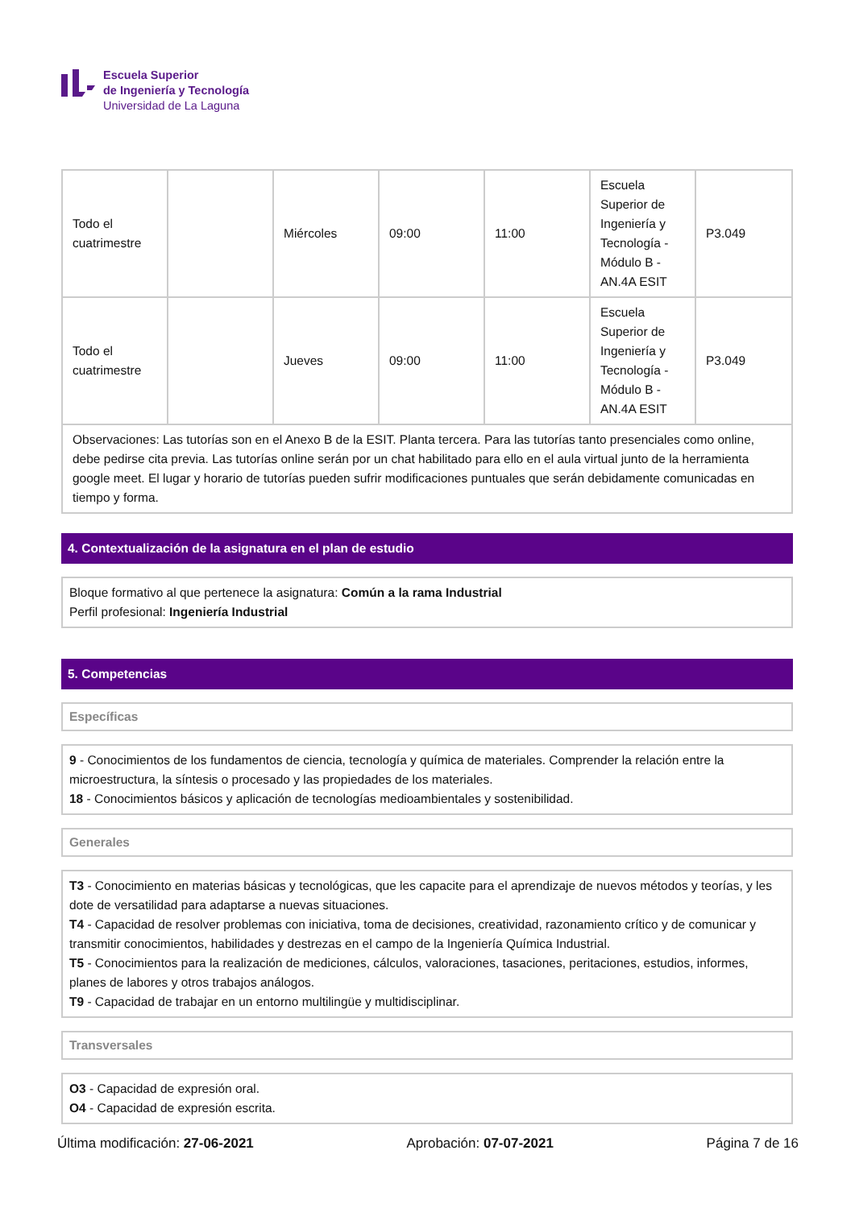Escuela Superior
de Ingeniería y Tecnología
Universidad de La Laguna
| Todo el cuatrimestre | | Miércoles | 09:00 | 11:00 | Escuela Superior de Ingeniería y Tecnología - Módulo B - AN.4A ESIT | P3.049 |
| Todo el cuatrimestre | | Jueves | 09:00 | 11:00 | Escuela Superior de Ingeniería y Tecnología - Módulo B - AN.4A ESIT | P3.049 |
| Observaciones: Las tutorías son en el Anexo B de la ESIT. Planta tercera. Para las tutorías tanto presenciales como online, debe pedirse cita previa. Las tutorías online serán por un chat habilitado para ello en el aula virtual junto de la herramienta google meet. El lugar y horario de tutorías pueden sufrir modificaciones puntuales que serán debidamente comunicadas en tiempo y forma. | | | | | | |
4. Contextualización de la asignatura en el plan de estudio
Bloque formativo al que pertenece la asignatura: Común a la rama Industrial
Perfil profesional: Ingeniería Industrial
5. Competencias
Específicas
9 - Conocimientos de los fundamentos de ciencia, tecnología y química de materiales. Comprender la relación entre la microestructura, la síntesis o procesado y las propiedades de los materiales.
18 - Conocimientos básicos y aplicación de tecnologías medioambientales y sostenibilidad.
Generales
T3 - Conocimiento en materias básicas y tecnológicas, que les capacite para el aprendizaje de nuevos métodos y teorías, y les dote de versatilidad para adaptarse a nuevas situaciones.
T4 - Capacidad de resolver problemas con iniciativa, toma de decisiones, creatividad, razonamiento crítico y de comunicar y transmitir conocimientos, habilidades y destrezas en el campo de la Ingeniería Química Industrial.
T5 - Conocimientos para la realización de mediciones, cálculos, valoraciones, tasaciones, peritaciones, estudios, informes, planes de labores y otros trabajos análogos.
T9 - Capacidad de trabajar en un entorno multilingüe y multidisciplinar.
Transversales
O3 - Capacidad de expresión oral.
O4 - Capacidad de expresión escrita.
Última modificación: 27-06-2021 Aprobación: 07-07-2021 Página 7 de 16